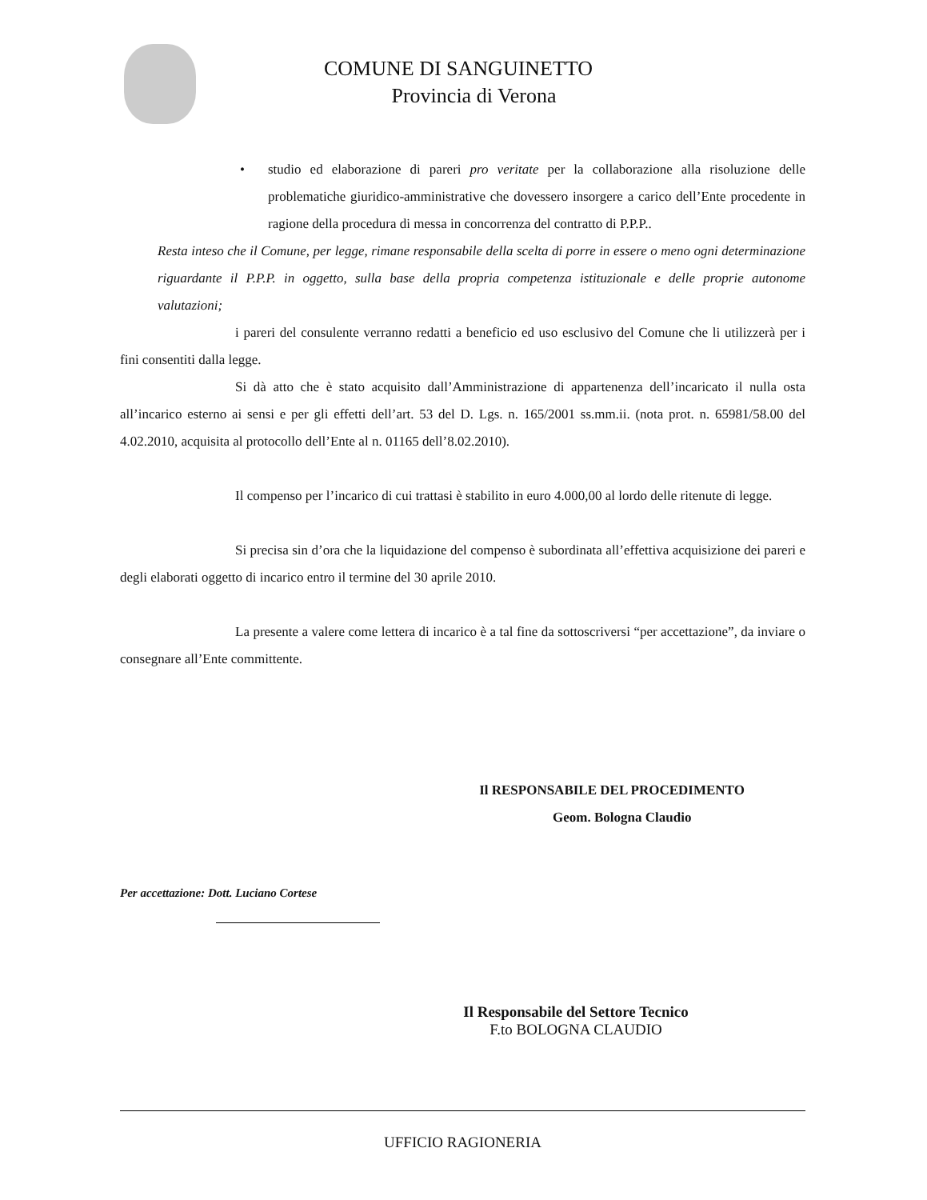COMUNE DI SANGUINETTO
Provincia di Verona
• studio ed elaborazione di pareri pro veritate per la collaborazione alla risoluzione delle problematiche giuridico-amministrative che dovessero insorgere a carico dell’Ente procedente in ragione della procedura di messa in concorrenza del contratto di P.P.P..
Resta inteso che il Comune, per legge, rimane responsabile della scelta di porre in essere o meno ogni determinazione riguardante il P.P.P. in oggetto, sulla base della propria competenza istituzionale e delle proprie autonome valutazioni;
i pareri del consulente verranno redatti a beneficio ed uso esclusivo del Comune che li utilizzerà per i fini consentiti dalla legge.
Si dà atto che è stato acquisito dall’Amministrazione di appartenenza dell’incaricato il nulla osta all’incarico esterno ai sensi e per gli effetti dell’art. 53 del D. Lgs. n. 165/2001 ss.mm.ii. (nota prot. n. 65981/58.00 del 4.02.2010, acquisita al protocollo dell’Ente al n. 01165 dell’8.02.2010).
Il compenso per l’incarico di cui trattasi è stabilito in euro 4.000,00 al lordo delle ritenute di legge.
Si precisa sin d’ora che la liquidazione del compenso è subordinata all’effettiva acquisizione dei pareri e degli elaborati oggetto di incarico entro il termine del 30 aprile 2010.
La presente a valere come lettera di incarico è a tal fine da sottoscriversi “per accettazione”, da inviare o consegnare all’Ente committente.
Il RESPONSABILE DEL PROCEDIMENTO
Geom. Bologna Claudio
Per accettazione: Dott. Luciano Cortese
Il Responsabile del Settore Tecnico
F.to BOLOGNA CLAUDIO
UFFICIO RAGIONERIA